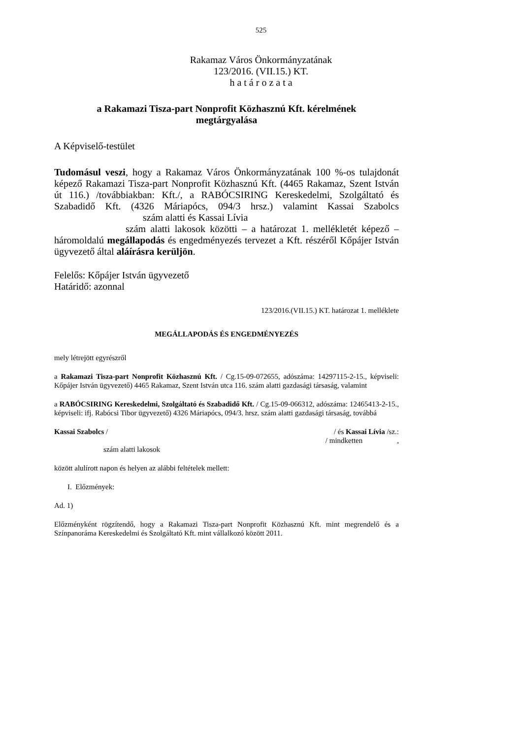525
Rakamaz Város Önkormányzatának
123/2016. (VII.15.) KT.
h a t á r o z a t a
a Rakamazi Tisza-part Nonprofit Közhasznú Kft. kérelmének
megtárgyalása
A Képviselő-testület
Tudomásul veszi, hogy a Rakamaz Város Önkormányzatának 100 %-os tulajdonát képező Rakamazi Tisza-part Nonprofit Közhasznú Kft. (4465 Rakamaz, Szent István út 116.) /továbbiakban: Kft./, a RABÓCSIRING Kereskedelmi, Szolgáltató és Szabadidő Kft. (4326 Máriapócs, 094/3 hrsz.) valamint Kassai Szabolcs szám alatti és Kassai Lívia
szám alatti lakosok közötti – a határozat 1. mellékletét képező – háromoldalú megállapodás és engedményezés tervezet a Kft. részéről Kőpájer István ügyvezető által aláírásra kerüljön.
Felelős: Kőpájer István ügyvezető
Határidő: azonnal
123/2016.(VII.15.) KT. határozat 1. melléklete
MEGÁLLAPODÁS ÉS ENGEDMÉNYEZÉS
mely létrejött egyrészről
a Rakamazi Tisza-part Nonprofit Közhasznú Kft. / Cg.15-09-072655, adószáma: 14297115-2-15., képviseli: Kőpájer István ügyvezető) 4465 Rakamaz, Szent István utca 116. szám alatti gazdasági társaság, valamint
a RABÓCSIRING Kereskedelmi, Szolgáltató és Szabadidő Kft. / Cg.15-09-066312, adószáma: 12465413-2-15., képviseli: ifj. Rabócsi Tibor ügyvezető) 4326 Máriapócs, 094/3. hrsz. szám alatti gazdasági társaság, továbbá
Kassai Szabolcs / / és Kassai Lívia /sz.:
/ mindketten,
szám alatti lakosok
között alulírott napon és helyen az alábbi feltételek mellett:
I. Előzmények:
Ad. 1)
Előzményként rögzítendő, hogy a Rakamazi Tisza-part Nonprofit Közhasznú Kft. mint megrendelő és a Színpanoráma Kereskedelmi és Szolgáltató Kft. mint vállalkozó között 2011.